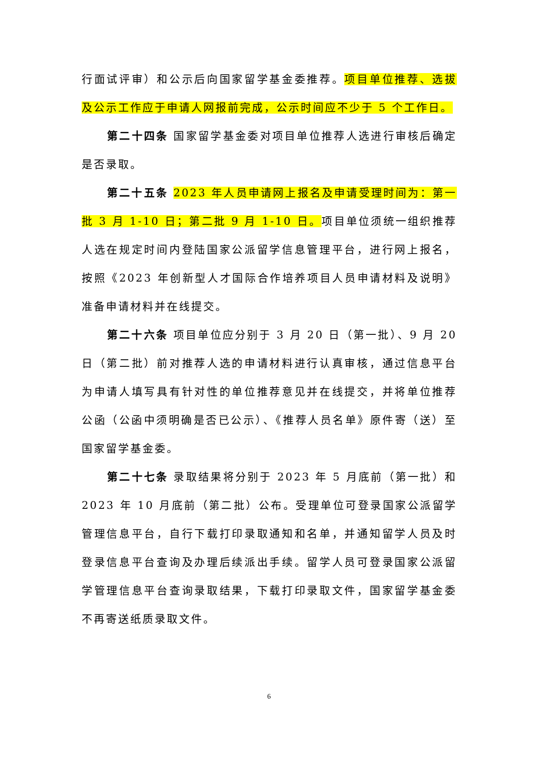行面试评审）和公示后向国家留学基金委推荐。项目单位推荐、选拔及公示工作应于申请人网报前完成，公示时间应不少于 5 个工作日。
第二十四条 国家留学基金委对项目单位推荐人选进行审核后确定是否录取。
第二十五条 2023 年人员申请网上报名及申请受理时间为：第一批 3 月 1-10 日；第二批 9 月 1-10 日。项目单位须统一组织推荐人选在规定时间内登陆国家公派留学信息管理平台，进行网上报名，按照《2023 年创新型人才国际合作培养项目人员申请材料及说明》准备申请材料并在线提交。
第二十六条 项目单位应分别于 3 月 20 日（第一批）、9 月 20 日（第二批）前对推荐人选的申请材料进行认真审核，通过信息平台为申请人填写具有针对性的单位推荐意见并在线提交，并将单位推荐公函（公函中须明确是否已公示）、《推荐人员名单》原件寄（送）至国家留学基金委。
第二十七条 录取结果将分别于 2023 年 5 月底前（第一批）和 2023 年 10 月底前（第二批）公布。受理单位可登录国家公派留学管理信息平台，自行下载打印录取通知和名单，并通知留学人员及时登录信息平台查询及办理后续派出手续。留学人员可登录国家公派留学管理信息平台查询录取结果，下载打印录取文件，国家留学基金委不再寄送纸质录取文件。
6